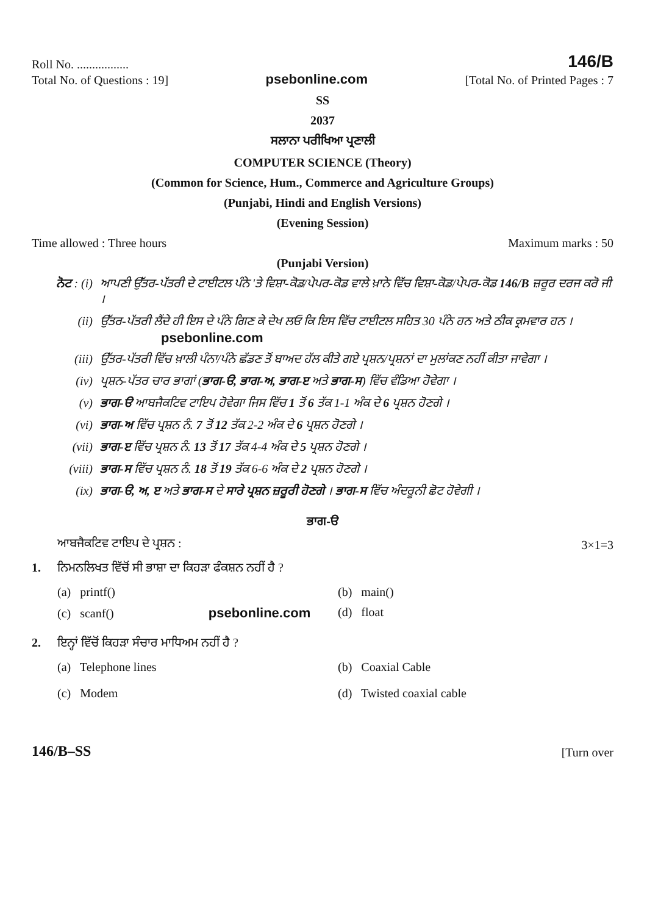Roll No. .................
146/B
Total No. of Questions : 19]
psebonline.com
[Total No. of Printed Pages : 7
SS
2037
ਸਲਾਨਾ ਪਰੀਖਿਆ ਪ੍ਰਣਾਲੀ
COMPUTER SCIENCE (Theory)
(Common for Science, Hum., Commerce and Agriculture Groups)
(Punjabi, Hindi and English Versions)
(Evening Session)
Time allowed : Three hours
Maximum marks : 50
(Punjabi Version)
ਨੋਟ : (i)
ਆਪਣੀ ਉੱਤਰ-ਪੱਤਰੀ ਦੇ ਟਾਈਟਲ ਪੰਨੇ 'ਤੇ ਵਿਸ਼ਾ-ਕੋਡ/ਪੇਪਰ-ਕੋਡ ਵਾਲੇ ਖ਼ਾਨੇ ਵਿੱਚ ਵਿਸ਼ਾ-ਕੋਡ/ਪੇਪਰ-ਕੋਡ 146/B ਜ਼ਰੂਰ ਦਰਜ ਕਰੋ ਜੀ ।
(ii) ਉੱਤਰ-ਪੱਤਰੀ ਲੈਂਦੇ ਹੀ ਇਸ ਦੇ ਪੰਨੇ ਗਿਣ ਕੇ ਦੇਖ ਲਓ ਕਿ ਇਸ ਵਿੱਚ ਟਾਈਟਲ ਸਹਿਤ 30 ਪੰਨੇ ਹਨ ਅਤੇ ਠੀਕ ਕ੍ਰਮਵਾਰ ਹਨ । psebonline.com
(iii) ਉੱਤਰ-ਪੱਤਰੀ ਵਿੱਚ ਖ਼ਾਲੀ ਪੰਨਾ/ਪੰਨੇ ਛੱਡਣ ਤੋਂ ਬਾਅਦ ਹੱਲ ਕੀਤੇ ਗਏ ਪ੍ਰਸ਼ਨ/ਪ੍ਰਸ਼ਨਾਂ ਦਾ ਮੁਲਾਂਕਣ ਨਹੀਂ ਕੀਤਾ ਜਾਵੇਗਾ ।
(iv) ਪ੍ਰਸ਼ਨ-ਪੱਤਰ ਚਾਰ ਭਾਗਾਂ (ਭਾਗ-ੳ, ਭਾਗ-ਅ, ਭਾਗ-ੲ ਅਤੇ ਭਾਗ-ਸ) ਵਿੱਚ ਵੰਡਿਆ ਹੋਵੇਗਾ ।
(v) ਭਾਗ-ੳ ਆਬਜੈਕਟਿਵ ਟਾਇਪ ਹੋਵੇਗਾ ਜਿਸ ਵਿੱਚ 1 ਤੋਂ 6 ਤੱਕ 1-1 ਅੰਕ ਦੇ 6 ਪ੍ਰਸ਼ਨ ਹੋਣਗੇ ।
(vi) ਭਾਗ-ਅ ਵਿੱਚ ਪ੍ਰਸ਼ਨ ਨੰ. 7 ਤੋਂ 12 ਤੱਕ 2-2 ਅੰਕ ਦੇ 6 ਪ੍ਰਸ਼ਨ ਹੋਣਗੇ ।
(vii) ਭਾਗ-ੲ ਵਿੱਚ ਪ੍ਰਸ਼ਨ ਨੰ. 13 ਤੋਂ 17 ਤੱਕ 4-4 ਅੰਕ ਦੇ 5 ਪ੍ਰਸ਼ਨ ਹੋਣਗੇ ।
(viii) ਭਾਗ-ਸ ਵਿੱਚ ਪ੍ਰਸ਼ਨ ਨੰ. 18 ਤੋਂ 19 ਤੱਕ 6-6 ਅੰਕ ਦੇ 2 ਪ੍ਰਸ਼ਨ ਹੋਣਗੇ ।
(ix) ਭਾਗ-ੳ, ਅ, ੲ ਅਤੇ ਭਾਗ-ਸ ਦੇ ਸਾਰੇ ਪ੍ਰਸ਼ਨ ਜ਼ਰੂਰੀ ਹੋਣਗੇ । ਭਾਗ-ਸ ਵਿੱਚ ਅੰਦਰੂਨੀ ਛੋਟ ਹੋਵੇਗੀ ।
ਭਾਗ-ੳ
ਆਬਜੈਕਟਿਵ ਟਾਇਪ ਦੇ ਪ੍ਰਸ਼ਨ :
3×1=3
1. ਨਿਮਨਲਿਖਤ ਵਿੱਚੋਂ ਸੀ ਭਾਸ਼ਾ ਦਾ ਕਿਹੜਾ ਫੰਕਸ਼ਨ ਨਹੀਂ ਹੈ ?
(a) printf()
(b) main()
(c) scanf() psebonline.com
(d) float
2. ਇਨ੍ਹਾਂ ਵਿੱਚੋਂ ਕਿਹੜਾ ਸੰਚਾਰ ਮਾਧਿਅਮ ਨਹੀਂ ਹੈ ?
(a) Telephone lines
(b) Coaxial Cable
(c) Modem
(d) Twisted coaxial cable
146/B–SS
[Turn over